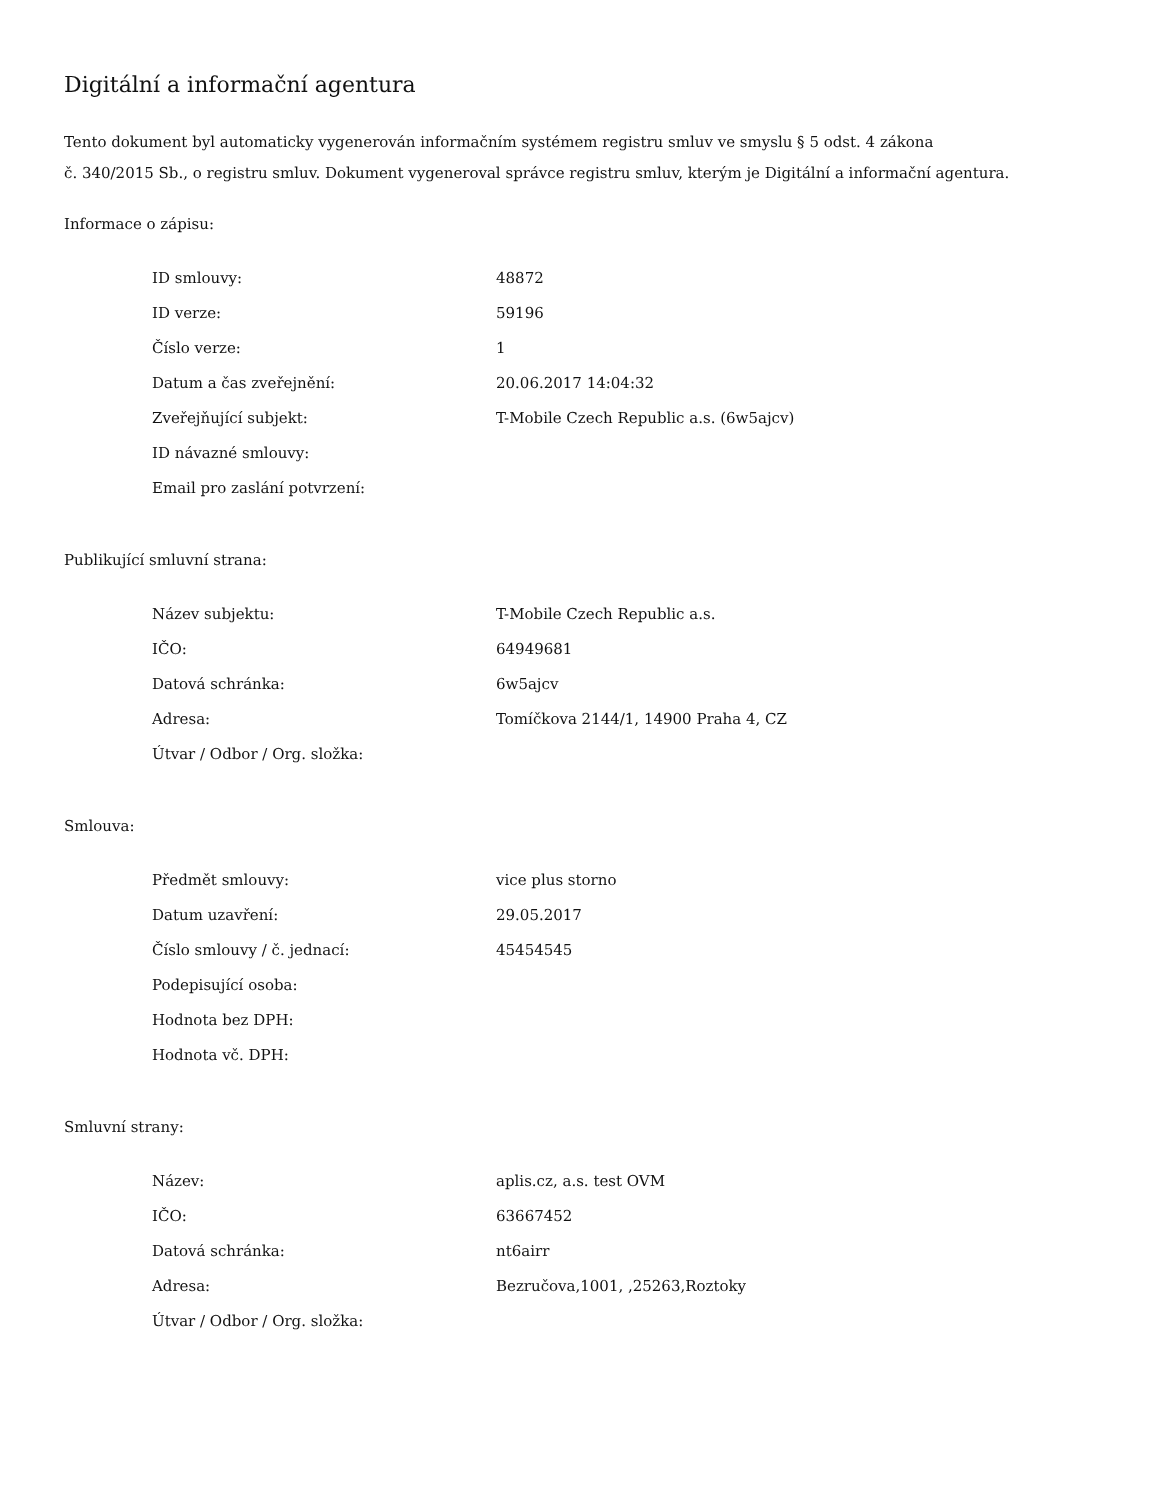Digitální a informační agentura
Tento dokument byl automaticky vygenerován informačním systémem registru smluv ve smyslu § 5 odst. 4 zákona
č. 340/2015 Sb., o registru smluv. Dokument vygeneroval správce registru smluv, kterým je Digitální a informační agentura.
Informace o zápisu:
| ID smlouvy: | 48872 |
| ID verze: | 59196 |
| Číslo verze: | 1 |
| Datum a čas zveřejnění: | 20.06.2017 14:04:32 |
| Zveřejňující subjekt: | T-Mobile Czech Republic a.s. (6w5ajcv) |
| ID návazné smlouvy: | |
| Email pro zaslání potvrzení: | |
Publikující smluvní strana:
| Název subjektu: | T-Mobile Czech Republic a.s. |
| IČO: | 64949681 |
| Datová schránka: | 6w5ajcv |
| Adresa: | Tomíčkova 2144/1, 14900 Praha 4, CZ |
| Útvar / Odbor / Org. složka: | |
Smlouva:
| Předmět smlouvy: | vice plus storno |
| Datum uzavření: | 29.05.2017 |
| Číslo smlouvy / č. jednací: | 45454545 |
| Podepisující osoba: | |
| Hodnota bez DPH: | |
| Hodnota vč. DPH: | |
Smluvní strany:
| Název: | aplis.cz, a.s. test OVM |
| IČO: | 63667452 |
| Datová schránka: | nt6airr |
| Adresa: | Bezručova,1001, ,25263,Roztoky |
| Útvar / Odbor / Org. složka: | |